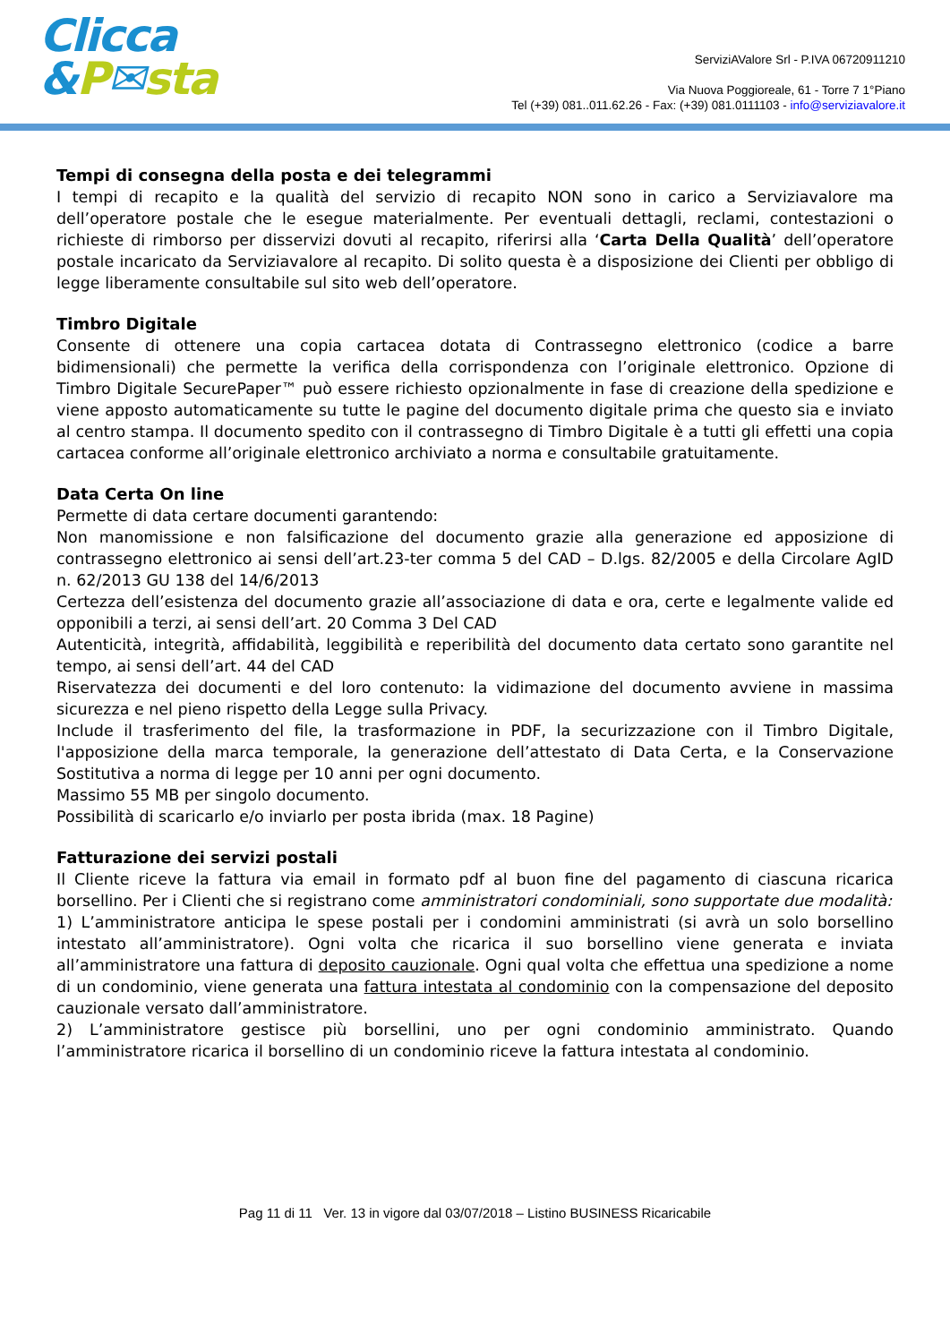Clicca
&P✉sta
ServiziAValore Srl - P.IVA 06720911210
Via Nuova Poggioreale, 61 - Torre 7 1°Piano
Tel (+39) 081..011.62.26 - Fax: (+39) 081.0111103 - info@serviziavalore.it
Tempi di consegna della posta e dei telegrammi
I tempi di recapito e la qualità del servizio di recapito NON sono in carico a Serviziavalore ma dell’operatore postale che le esegue materialmente. Per eventuali dettagli, reclami, contestazioni o richieste di rimborso per disservizi dovuti al recapito, riferirsi alla ‘Carta Della Qualità’ dell’operatore postale incaricato da Serviziavalore al recapito. Di solito questa è a disposizione dei Clienti per obbligo di legge liberamente consultabile sul sito web dell’operatore.
Timbro Digitale
Consente di ottenere una copia cartacea dotata di Contrassegno elettronico (codice a barre bidimensionali) che permette la verifica della corrispondenza con l’originale elettronico. Opzione di Timbro Digitale SecurePaper™ può essere richiesto opzionalmente in fase di creazione della spedizione e viene apposto automaticamente su tutte le pagine del documento digitale prima che questo sia e inviato al centro stampa. Il documento spedito con il contrassegno di Timbro Digitale è a tutti gli effetti una copia cartacea conforme all’originale elettronico archiviato a norma e consultabile gratuitamente.
Data Certa On line
Permette di data certare documenti garantendo:
Non manomissione e non falsificazione del documento grazie alla generazione ed apposizione di contrassegno elettronico ai sensi dell’art.23-ter comma 5 del CAD – D.lgs. 82/2005 e della Circolare AgID n. 62/2013 GU 138 del 14/6/2013
Certezza dell’esistenza del documento grazie all’associazione di data e ora, certe e legalmente valide ed opponibili a terzi, ai sensi dell’art. 20 Comma 3 Del CAD
Autenticità, integrità, affidabilità, leggibilità e reperibilità del documento data certato sono garantite nel tempo, ai sensi dell’art. 44 del CAD
Riservatezza dei documenti e del loro contenuto: la vidimazione del documento avviene in massima sicurezza e nel pieno rispetto della Legge sulla Privacy.
Include il trasferimento del file, la trasformazione in PDF, la securizzazione con il Timbro Digitale, l'apposizione della marca temporale, la generazione dell’attestato di Data Certa, e la Conservazione Sostitutiva a norma di legge per 10 anni per ogni documento.
Massimo 55 MB per singolo documento.
Possibilità di scaricarlo e/o inviarlo per posta ibrida (max. 18 Pagine)
Fatturazione dei servizi postali
Il Cliente riceve la fattura via email in formato pdf al buon fine del pagamento di ciascuna ricarica borsellino. Per i Clienti che si registrano come amministratori condominiali, sono supportate due modalità:
1) L’amministratore anticipa le spese postali per i condomini amministrati (si avrà un solo borsellino intestato all’amministratore). Ogni volta che ricarica il suo borsellino viene generata e inviata all’amministratore una fattura di deposito cauzionale. Ogni qual volta che effettua una spedizione a nome di un condominio, viene generata una fattura intestata al condominio con la compensazione del deposito cauzionale versato dall’amministratore.
2) L’amministratore gestisce più borsellini, uno per ogni condominio amministrato. Quando l’amministratore ricarica il borsellino di un condominio riceve la fattura intestata al condominio.
Pag 11 di 11 Ver. 13 in vigore dal 03/07/2018 – Listino BUSINESS Ricaricabile